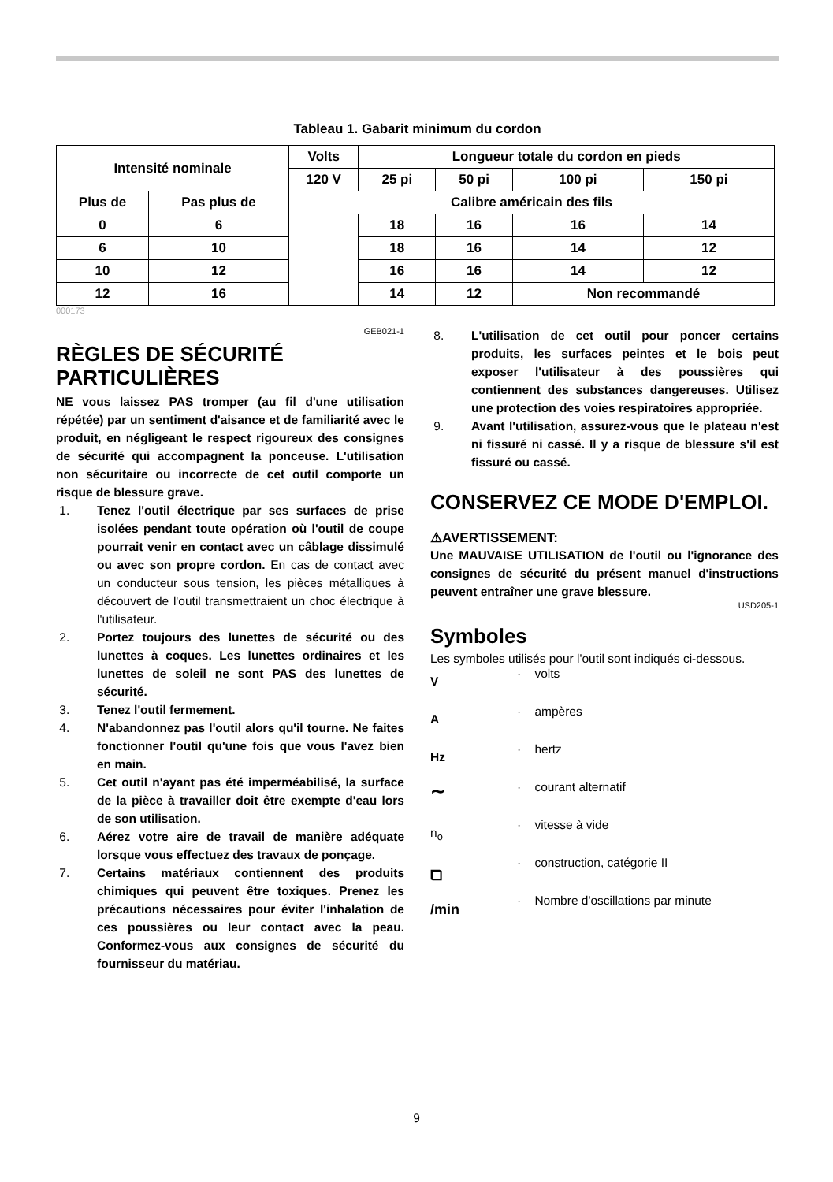Tableau 1. Gabarit minimum du cordon
| Intensité nominale | | Volts | Longueur totale du cordon en pieds | | | |
| | | 120 V | 25 pi | 50 pi | 100 pi | 150 pi |
| Plus de | Pas plus de | Calibre américain des fils | | | | |
| 0 | 6 | | 18 | 16 | 16 | 14 |
| 6 | 10 | | 18 | 16 | 14 | 12 |
| 10 | 12 | | 16 | 16 | 14 | 12 |
| 12 | 16 | | 14 | 12 | Non recommandé | |
000173
GEB021-1
RÈGLES DE SÉCURITÉ PARTICULIÈRES
NE vous laissez PAS tromper (au fil d'une utilisation répétée) par un sentiment d'aisance et de familiarité avec le produit, en négligeant le respect rigoureux des consignes de sécurité qui accompagnent la ponceuse. L'utilisation non sécuritaire ou incorrecte de cet outil comporte un risque de blessure grave.
1. Tenez l'outil électrique par ses surfaces de prise isolées pendant toute opération où l'outil de coupe pourrait venir en contact avec un câblage dissimulé ou avec son propre cordon. En cas de contact avec un conducteur sous tension, les pièces métalliques à découvert de l'outil transmettraient un choc électrique à l'utilisateur.
2. Portez toujours des lunettes de sécurité ou des lunettes à coques. Les lunettes ordinaires et les lunettes de soleil ne sont PAS des lunettes de sécurité.
3. Tenez l'outil fermement.
4. N'abandonnez pas l'outil alors qu'il tourne. Ne faites fonctionner l'outil qu'une fois que vous l'avez bien en main.
5. Cet outil n'ayant pas été imperméabilisé, la surface de la pièce à travailler doit être exempte d'eau lors de son utilisation.
6. Aérez votre aire de travail de manière adéquate lorsque vous effectuez des travaux de ponçage.
7. Certains matériaux contiennent des produits chimiques qui peuvent être toxiques. Prenez les précautions nécessaires pour éviter l'inhalation de ces poussières ou leur contact avec la peau. Conformez-vous aux consignes de sécurité du fournisseur du matériau.
8. L'utilisation de cet outil pour poncer certains produits, les surfaces peintes et le bois peut exposer l'utilisateur à des poussières qui contiennent des substances dangereuses. Utilisez une protection des voies respiratoires appropriée.
9. Avant l'utilisation, assurez-vous que le plateau n'est ni fissuré ni cassé. Il y a risque de blessure s'il est fissuré ou cassé.
CONSERVEZ CE MODE D'EMPLOI.
⚠AVERTISSEMENT:
Une MAUVAISE UTILISATION de l'outil ou l'ignorance des consignes de sécurité du présent manuel d'instructions peuvent entraîner une grave blessure.
USD205-1
Symboles
Les symboles utilisés pour l'outil sont indiqués ci-dessous.
V
· volts
A
· ampères
Hz
· hertz
∼
· courant alternatif
n<sub>o</sub>
· vitesse à vide
⧠
· construction, catégorie II
/min
· Nombre d'oscillations par minute
9